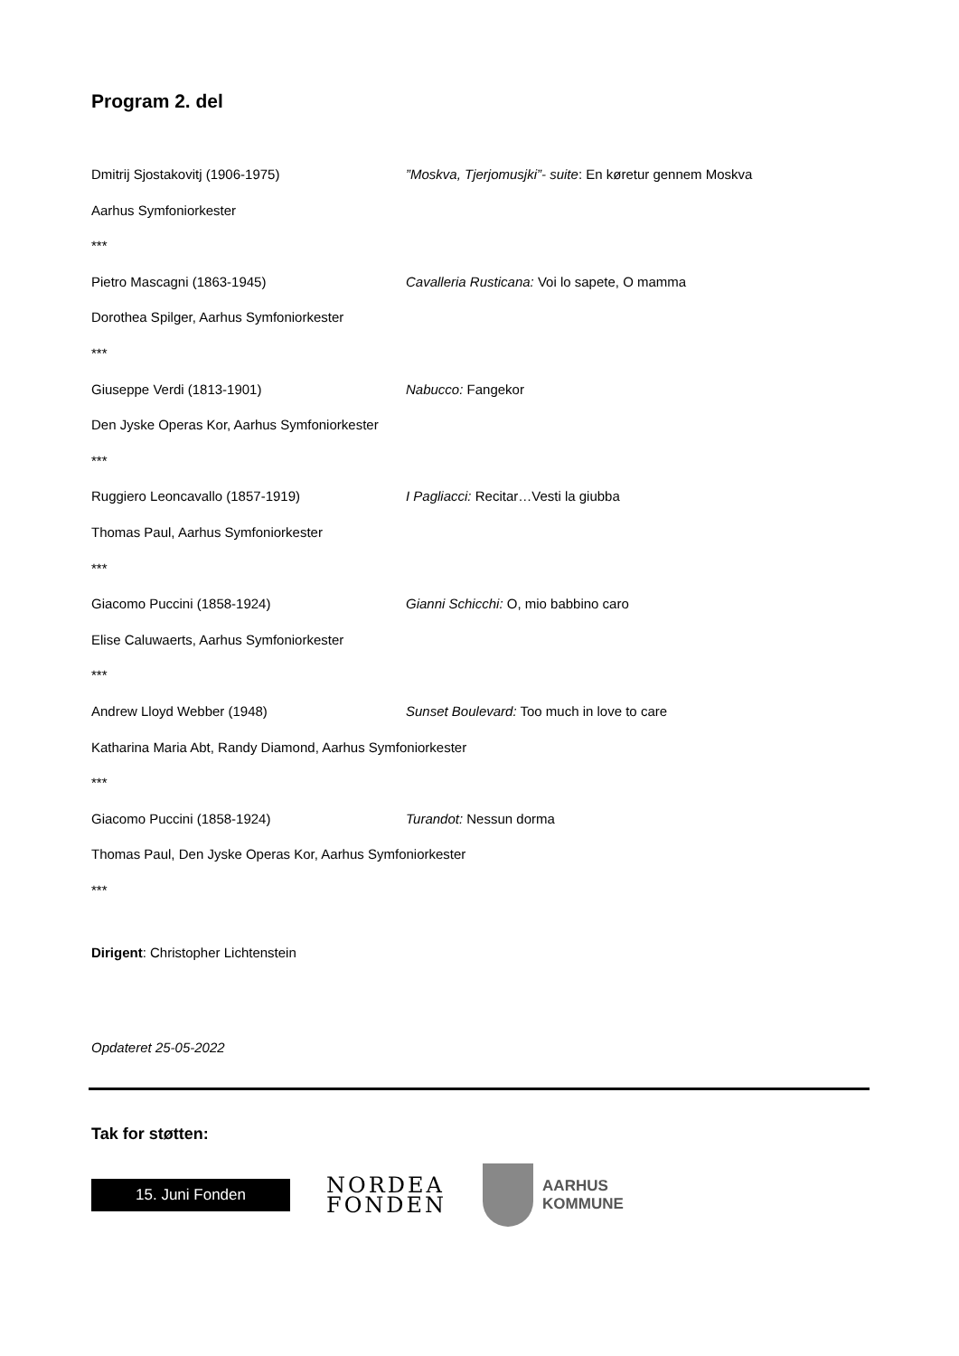Program 2. del
Dmitrij Sjostakovitj (1906-1975) ”Moskva, Tjerjomusjki”- suite: En køretur gennem Moskva
Aarhus Symfoniorkester
***
Pietro Mascagni (1863-1945) Cavalleria Rusticana: Voi lo sapete, O mamma
Dorothea Spilger, Aarhus Symfoniorkester
***
Giuseppe Verdi (1813-1901) Nabucco: Fangekor
Den Jyske Operas Kor, Aarhus Symfoniorkester
***
Ruggiero Leoncavallo (1857-1919) I Pagliacci: Recitar…Vesti la giubba
Thomas Paul, Aarhus Symfoniorkester
***
Giacomo Puccini (1858-1924) Gianni Schicchi: O, mio babbino caro
Elise Caluwaerts, Aarhus Symfoniorkester
***
Andrew Lloyd Webber (1948) Sunset Boulevard: Too much in love to care
Katharina Maria Abt, Randy Diamond, Aarhus Symfoniorkester
***
Giacomo Puccini (1858-1924) Turandot: Nessun dorma
Thomas Paul, Den Jyske Operas Kor, Aarhus Symfoniorkester
***
Dirigent: Christopher Lichtenstein
Opdateret 25-05-2022
Tak for støtten:
15. Juni Fonden
NORDEA
FONDEN
AARHUS
KOMMUNE